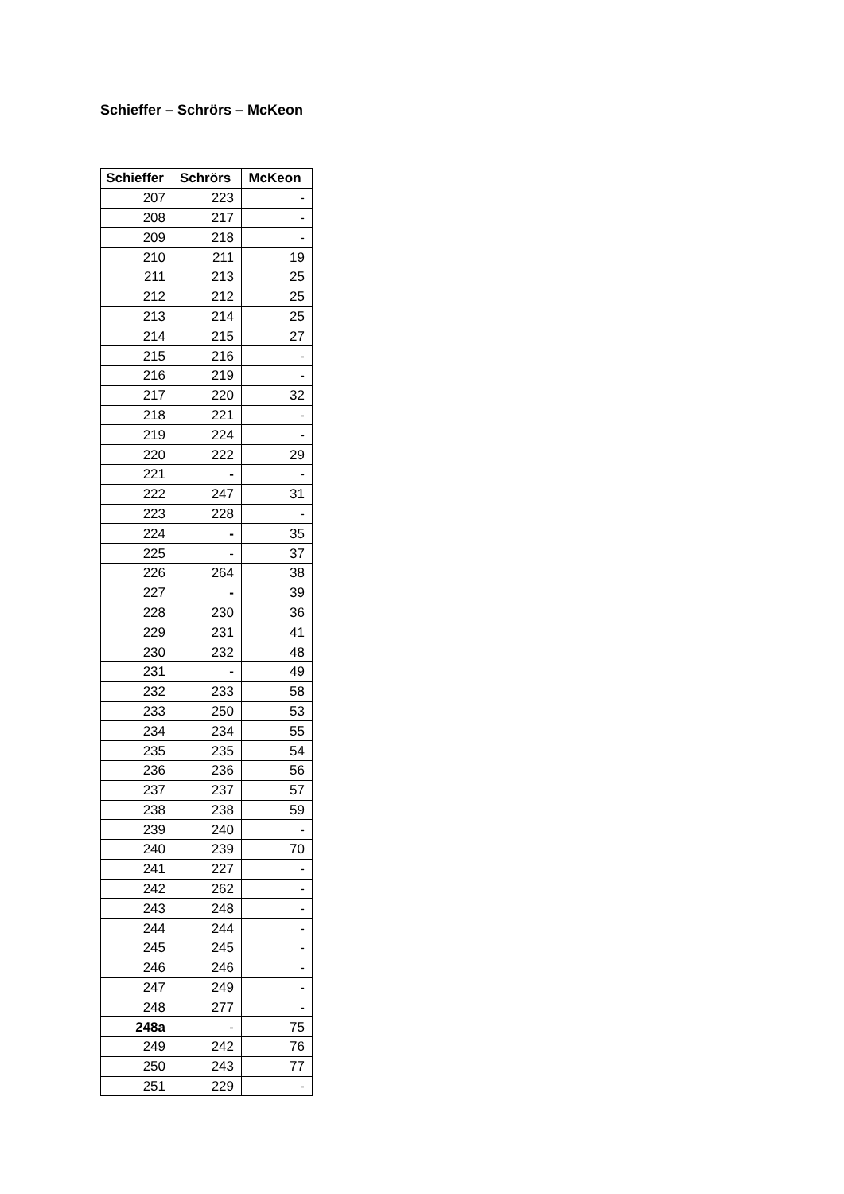Schieffer – Schrörs – McKeon
| Schieffer | Schrörs | McKeon |
| --- | --- | --- |
| 207 | 223 | - |
| 208 | 217 | - |
| 209 | 218 | - |
| 210 | 211 | 19 |
| 211 | 213 | 25 |
| 212 | 212 | 25 |
| 213 | 214 | 25 |
| 214 | 215 | 27 |
| 215 | 216 | - |
| 216 | 219 | - |
| 217 | 220 | 32 |
| 218 | 221 | - |
| 219 | 224 | - |
| 220 | 222 | 29 |
| 221 | - | - |
| 222 | 247 | 31 |
| 223 | 228 | - |
| 224 | - | 35 |
| 225 | - | 37 |
| 226 | 264 | 38 |
| 227 | - | 39 |
| 228 | 230 | 36 |
| 229 | 231 | 41 |
| 230 | 232 | 48 |
| 231 | - | 49 |
| 232 | 233 | 58 |
| 233 | 250 | 53 |
| 234 | 234 | 55 |
| 235 | 235 | 54 |
| 236 | 236 | 56 |
| 237 | 237 | 57 |
| 238 | 238 | 59 |
| 239 | 240 | - |
| 240 | 239 | 70 |
| 241 | 227 | - |
| 242 | 262 | - |
| 243 | 248 | - |
| 244 | 244 | - |
| 245 | 245 | - |
| 246 | 246 | - |
| 247 | 249 | - |
| 248 | 277 | - |
| 248a | - | 75 |
| 249 | 242 | 76 |
| 250 | 243 | 77 |
| 251 | 229 | - |